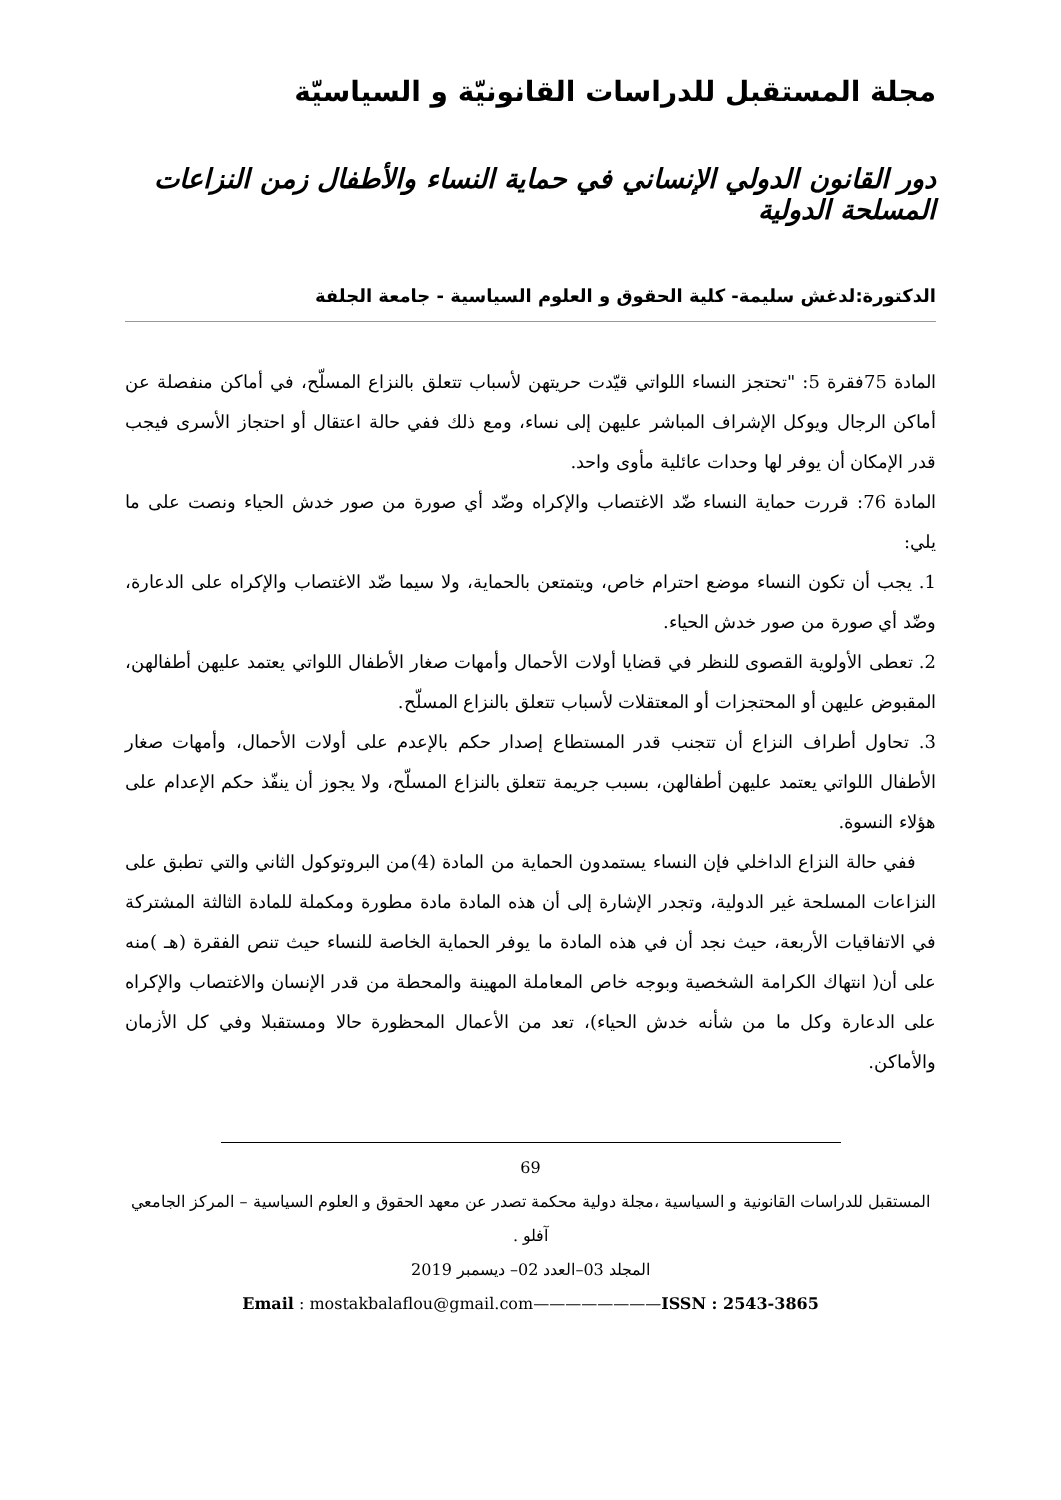مجلة المستقبل للدراسات القانونيّة و السياسيّة
دور القانون الدولي الإنساني في حماية النساء والأطفال زمن النزاعات المسلحة الدولية
الدكتورة:لدغش سليمة- كلية الحقوق و العلوم السياسية - جامعة الجلفة
المادة 75فقرة 5: "تحتجز النساء اللواتي قيّدت حريتهن لأسباب تتعلق بالنزاع المسلّح، في أماكن منفصلة عن أماكن الرجال ويوكل الإشراف المباشر عليهن إلى نساء، ومع ذلك ففي حالة اعتقال أو احتجاز الأسرى فيجب قدر الإمكان أن يوفر لها وحدات عائلية مأوى واحد.
المادة 76: قررت حماية النساء ضّد الاغتصاب والإكراه وضّد أي صورة من صور خدش الحياء ونصت على ما يلي:
1. يجب أن تكون النساء موضع احترام خاص، ويتمتعن بالحماية، ولا سيما ضّد الاغتصاب والإكراه على الدعارة، وضّد أي صورة من صور خدش الحياء.
2. تعطى الأولوية القصوى للنظر في قضايا أولات الأحمال وأمهات صغار الأطفال اللواتي يعتمد عليهن أطفالهن، المقبوض عليهن أو المحتجزات أو المعتقلات لأسباب تتعلق بالنزاع المسلّح.
3. تحاول أطراف النزاع أن تتجنب قدر المستطاع إصدار حكم بالإعدم على أولات الأحمال، وأمهات صغار الأطفال اللواتي يعتمد عليهن أطفالهن، بسبب جريمة تتعلق بالنزاع المسلّح، ولا يجوز أن ينفّذ حكم الإعدام على هؤلاء النسوة.
ففي حالة النزاع الداخلي فإن النساء يستمدون الحماية من المادة (4)من البروتوكول الثاني والتي تطبق على النزاعات المسلحة غير الدولية، وتجدر الإشارة إلى أن هذه المادة مادة مطورة ومكملة للمادة الثالثة المشتركة في الاتفاقيات الأربعة، حيث نجد أن في هذه المادة ما يوفر الحماية الخاصة للنساء حيث تنص الفقرة (هـ )منه على أن( انتهاك الكرامة الشخصية وبوجه خاص المعاملة المهينة والمحطة من قدر الإنسان والاغتصاب والإكراه على الدعارة وكل ما من شأنه خدش الحياء)، تعد من الأعمال المحظورة حالا ومستقبلا وفي كل الأزمان والأماكن.
69
المستقبل للدراسات القانونية و السياسية ،مجلة دولية محكمة تصدر عن معهد الحقوق و العلوم السياسية – المركز الجامعي آفلو .
المجلد 03–العدد 02– ديسمبر 2019
Email : mostakbalaflou@gmail.com————————ISSN : 2543-3865